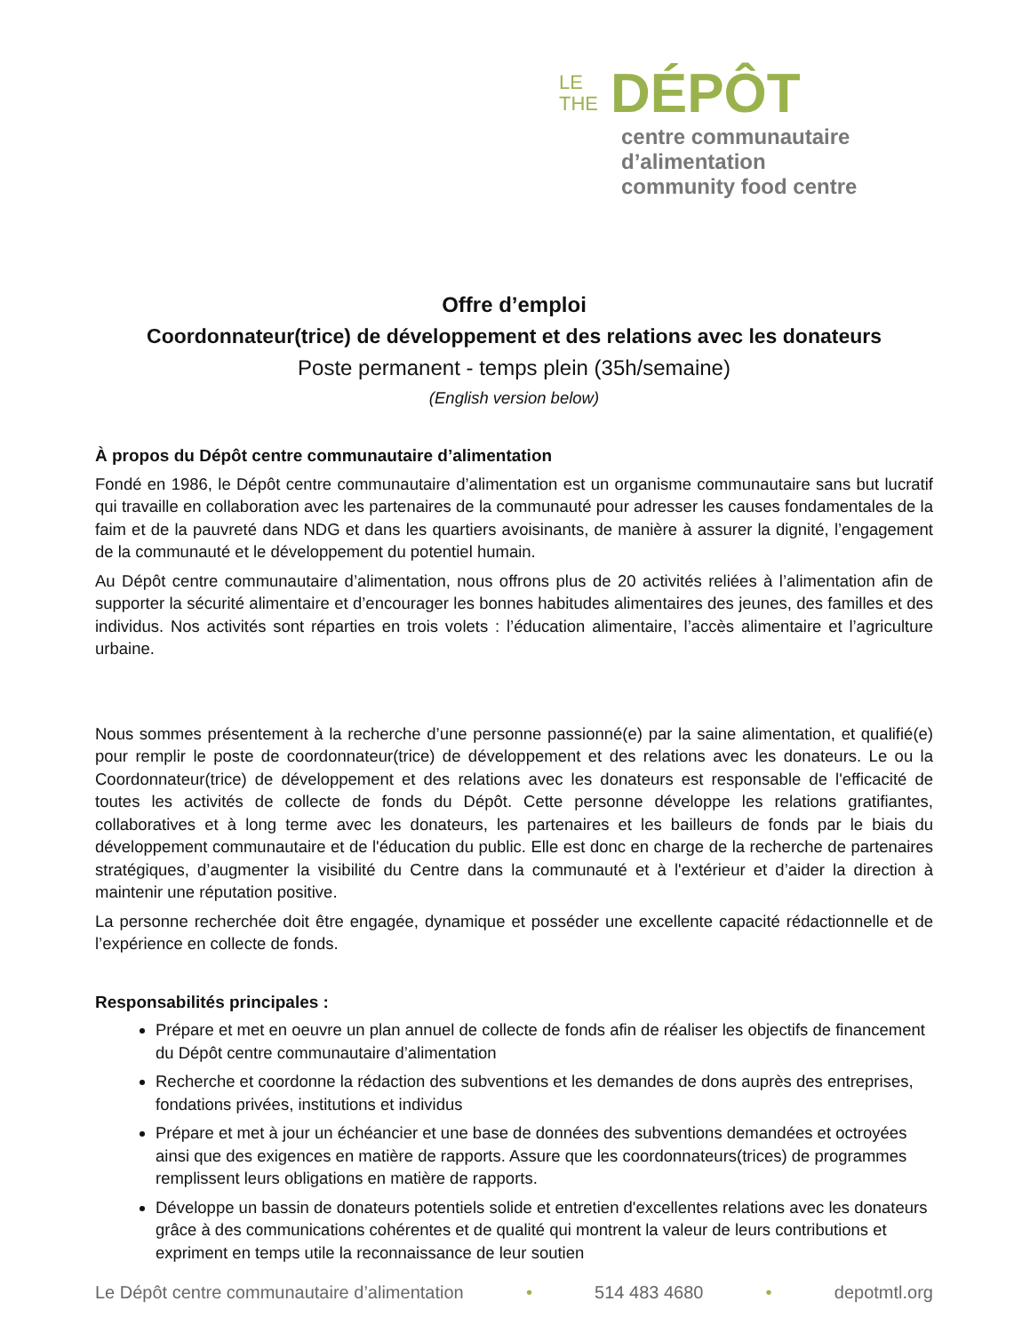LE
THE
DÉPÔT
centre communautaire d’alimentation
community food centre
Offre d’emploi
Coordonnateur(trice) de développement et des relations avec les donateurs
Poste permanent - temps plein (35h/semaine)
(English version below)
À propos du Dépôt centre communautaire d’alimentation
Fondé en 1986, le Dépôt centre communautaire d’alimentation est un organisme communautaire sans but lucratif qui travaille en collaboration avec les partenaires de la communauté pour adresser les causes fondamentales de la faim et de la pauvreté dans NDG et dans les quartiers avoisinants, de manière à assurer la dignité, l’engagement de la communauté et le développement du potentiel humain.
Au Dépôt centre communautaire d’alimentation, nous offrons plus de 20 activités reliées à l’alimentation afin de supporter la sécurité alimentaire et d’encourager les bonnes habitudes alimentaires des jeunes, des familles et des individus. Nos activités sont réparties en trois volets : l’éducation alimentaire, l’accès alimentaire et l’agriculture urbaine.
Nous sommes présentement à la recherche d’une personne passionné(e) par la saine alimentation, et qualifié(e) pour remplir le poste de coordonnateur(trice) de développement et des relations avec les donateurs. Le ou la Coordonnateur(trice) de développement et des relations avec les donateurs est responsable de l'efficacité de toutes les activités de collecte de fonds du Dépôt. Cette personne développe les relations gratifiantes, collaboratives et à long terme avec les donateurs, les partenaires et les bailleurs de fonds par le biais du développement communautaire et de l'éducation du public. Elle est donc en charge de la recherche de partenaires stratégiques, d’augmenter la visibilité du Centre dans la communauté et à l'extérieur et d’aider la direction à maintenir une réputation positive.
La personne recherchée doit être engagée, dynamique et posséder une excellente capacité rédactionnelle et de l’expérience en collecte de fonds.
Responsabilités principales :
Prépare et met en oeuvre un plan annuel de collecte de fonds afin de réaliser les objectifs de financement du Dépôt centre communautaire d’alimentation
Recherche et coordonne la rédaction des subventions et les demandes de dons auprès des entreprises, fondations privées, institutions et individus
Prépare et met à jour un échéancier et une base de données des subventions demandées et octroyées ainsi que des exigences en matière de rapports. Assure que les coordonnateurs(trices) de programmes remplissent leurs obligations en matière de rapports.
Développe un bassin de donateurs potentiels solide et entretien d'excellentes relations avec les donateurs grâce à des communications cohérentes et de qualité qui montrent la valeur de leurs contributions et expriment en temps utile la reconnaissance de leur soutien
Le Dépôt centre communautaire d’alimentation • 514 483 4680 • depotmtl.org